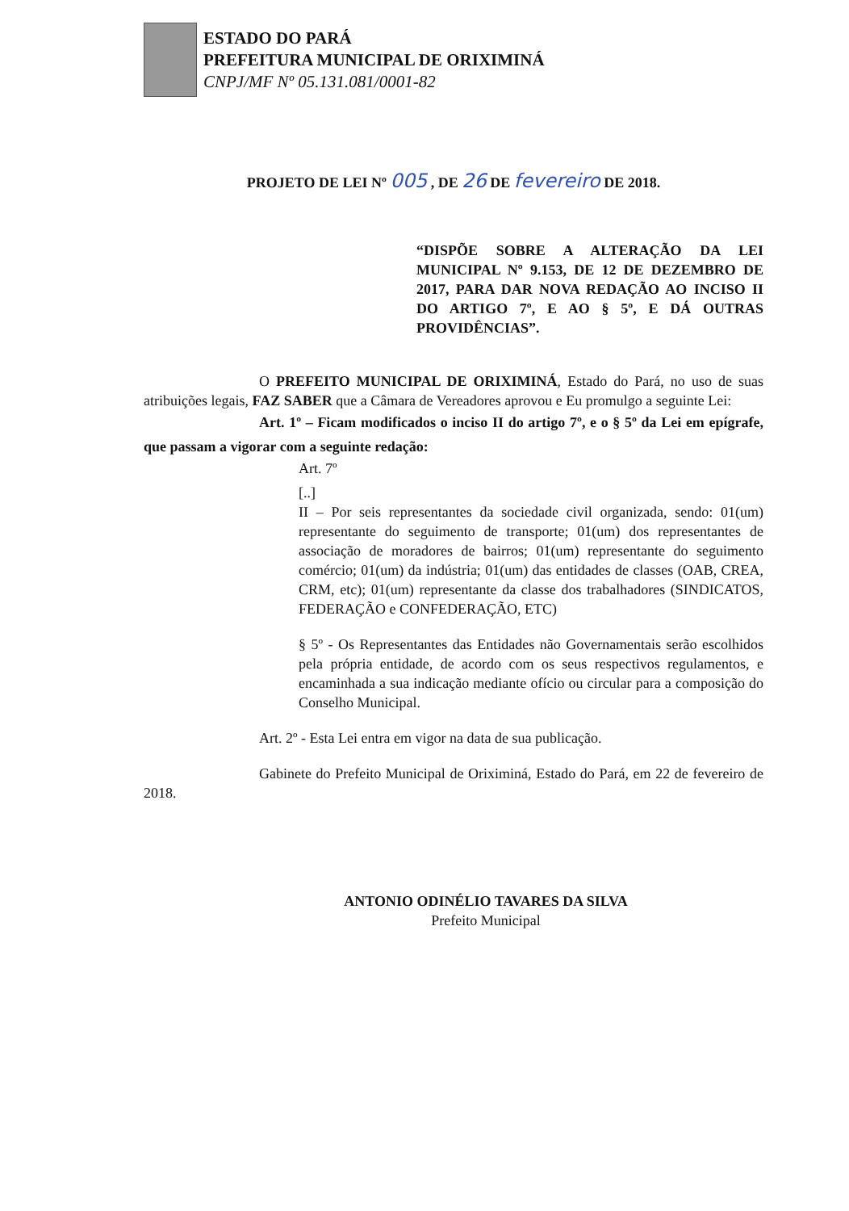ESTADO DO PARÁ
PREFEITURA MUNICIPAL DE ORIXIMINÁ
CNPJ/MF Nº 05.131.081/0001-82
PROJETO DE LEI Nº 005 , DE 26 DE fevereiro DE 2018.
“DISPÕE SOBRE A ALTERAÇÃO DA LEI MUNICIPAL Nº 9.153, DE 12 DE DEZEMBRO DE 2017, PARA DAR NOVA REDAÇÃO AO INCISO II DO ARTIGO 7º, E AO § 5º, E DÁ OUTRAS PROVIDÊNCIAS”.
O PREFEITO MUNICIPAL DE ORIXIMINÁ, Estado do Pará, no uso de suas atribuições legais, FAZ SABER que a Câmara de Vereadores aprovou e Eu promulgo a seguinte Lei:
Art. 1º – Ficam modificados o inciso II do artigo 7º, e o § 5º da Lei em epígrafe, que passam a vigorar com a seguinte redação:
Art. 7º
[..]
II – Por seis representantes da sociedade civil organizada, sendo: 01(um) representante do seguimento de transporte; 01(um) dos representantes de associação de moradores de bairros; 01(um) representante do seguimento comércio; 01(um) da indústria; 01(um) das entidades de classes (OAB, CREA, CRM, etc); 01(um) representante da classe dos trabalhadores (SINDICATOS, FEDERAÇÃO e CONFEDERAÇÃO, ETC)
§ 5º - Os Representantes das Entidades não Governamentais serão escolhidos pela própria entidade, de acordo com os seus respectivos regulamentos, e encaminhada a sua indicação mediante ofício ou circular para a composição do Conselho Municipal.
Art. 2º - Esta Lei entra em vigor na data de sua publicação.
Gabinete do Prefeito Municipal de Oriximiná, Estado do Pará, em 22 de fevereiro de 2018.
ANTONIO ODINÉLIO TAVARES DA SILVA
Prefeito Municipal